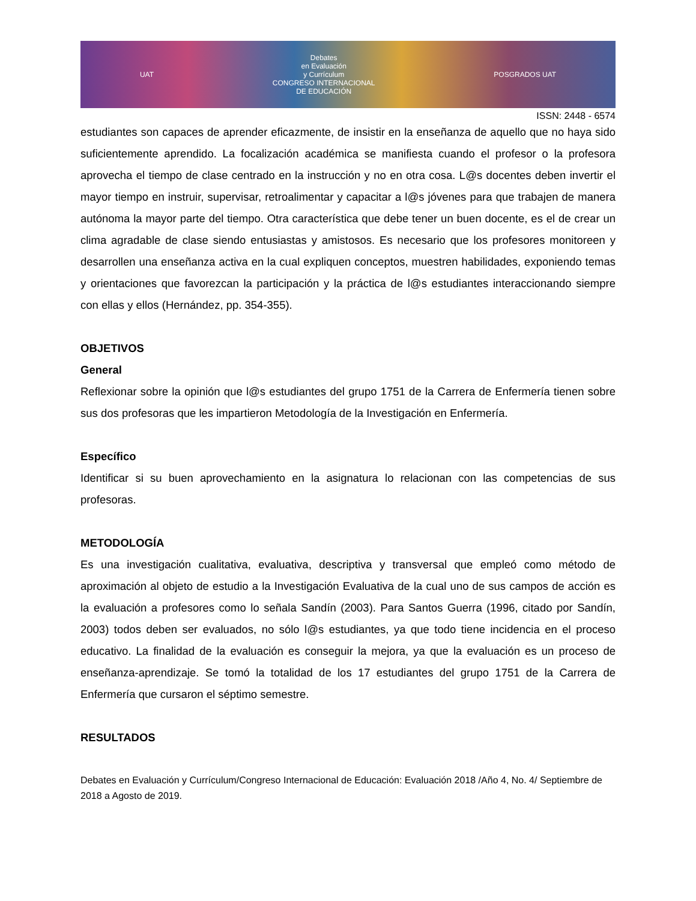UAT
Debates
en Evaluación
y Currículum
CONGRESO INTERNACIONAL
DE EDUCACIÓN
POSGRADOS UAT
ISSN: 2448 - 6574
estudiantes son capaces de aprender eficazmente, de insistir en la enseñanza de aquello que no haya sido suficientemente aprendido. La focalización académica se manifiesta cuando el profesor o la profesora aprovecha el tiempo de clase centrado en la instrucción y no en otra cosa. L@s docentes deben invertir el mayor tiempo en instruir, supervisar, retroalimentar y capacitar a l@s jóvenes para que trabajen de manera autónoma la mayor parte del tiempo. Otra característica que debe tener un buen docente, es el de crear un clima agradable de clase siendo entusiastas y amistosos. Es necesario que los profesores monitoreen y desarrollen una enseñanza activa en la cual expliquen conceptos, muestren habilidades, exponiendo temas y orientaciones que favorezcan la participación y la práctica de l@s estudiantes interaccionando siempre con ellas y ellos (Hernández, pp. 354-355).
OBJETIVOS
General
Reflexionar sobre la opinión que l@s estudiantes del grupo 1751 de la Carrera de Enfermería tienen sobre sus dos profesoras que les impartieron Metodología de la Investigación en Enfermería.
Específico
Identificar si su buen aprovechamiento en la asignatura lo relacionan con las competencias de sus profesoras.
METODOLOGÍA
Es una investigación cualitativa, evaluativa, descriptiva y transversal que empleó como método de aproximación al objeto de estudio a la Investigación Evaluativa de la cual uno de sus campos de acción es la evaluación a profesores como lo señala Sandín (2003). Para Santos Guerra (1996, citado por Sandín, 2003) todos deben ser evaluados, no sólo l@s estudiantes, ya que todo tiene incidencia en el proceso educativo. La finalidad de la evaluación es conseguir la mejora, ya que la evaluación es un proceso de enseñanza-aprendizaje. Se tomó la totalidad de los 17 estudiantes del grupo 1751 de la Carrera de Enfermería que cursaron el séptimo semestre.
RESULTADOS
Debates en Evaluación y Currículum/Congreso Internacional de Educación: Evaluación 2018 /Año 4, No. 4/ Septiembre de 2018 a Agosto de 2019.